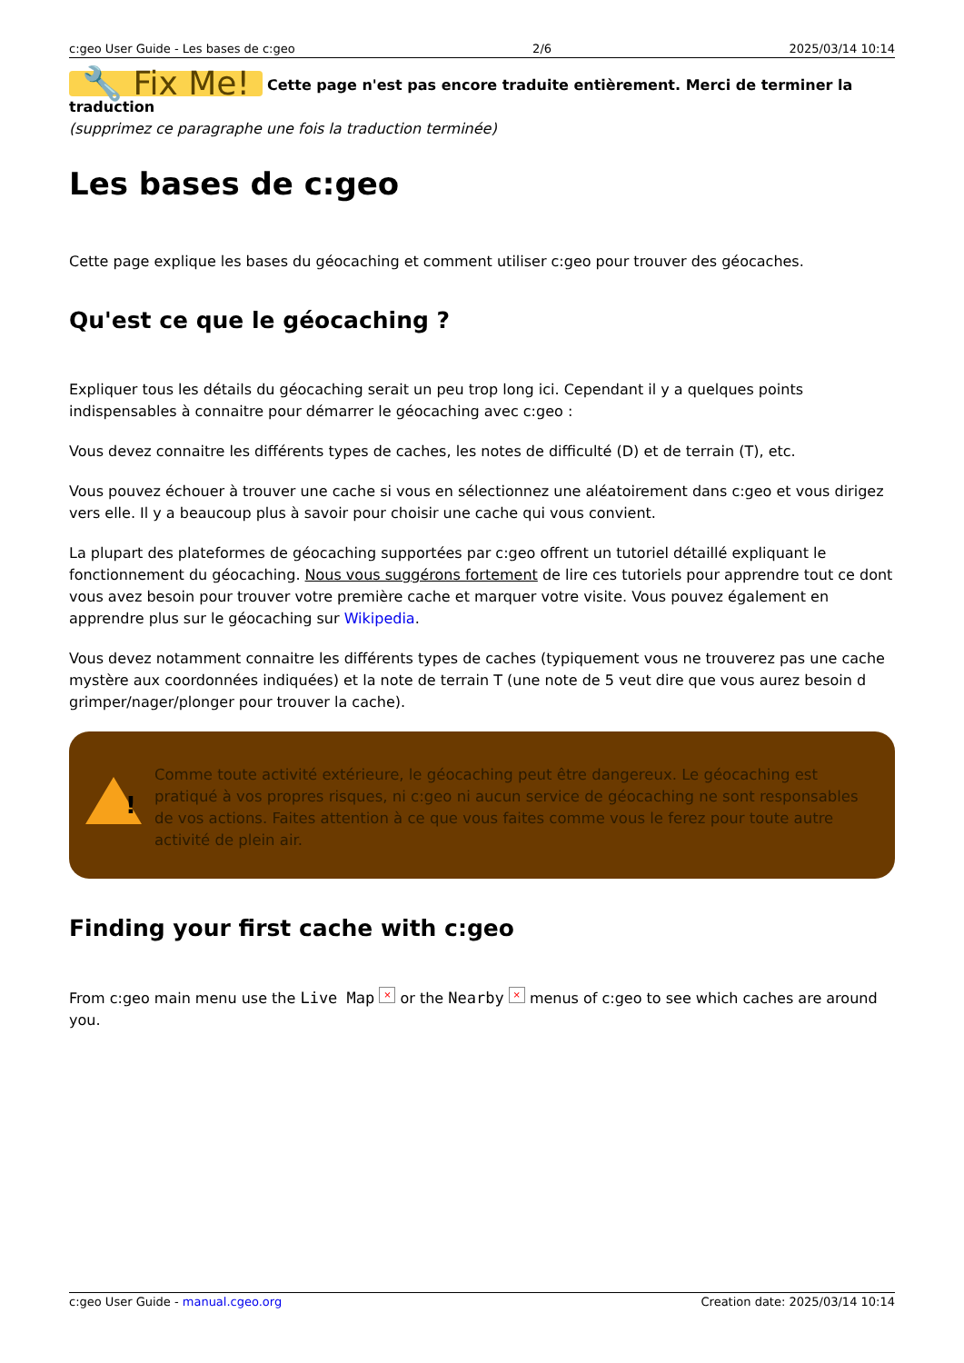c:geo User Guide - Les bases de c:geo 2/6 2025/03/14 10:14
🔧 Fix Me! Cette page n'est pas encore traduite entièrement. Merci de terminer la traduction
(supprimez ce paragraphe une fois la traduction terminée)
Les bases de c:geo
Cette page explique les bases du géocaching et comment utiliser c:geo pour trouver des géocaches.
Qu'est ce que le géocaching ?
Expliquer tous les détails du géocaching serait un peu trop long ici. Cependant il y a quelques points indispensables à connaitre pour démarrer le géocaching avec c:geo :
Vous devez connaitre les différents types de caches, les notes de difficulté (D) et de terrain (T), etc.
Vous pouvez échouer à trouver une cache si vous en sélectionnez une aléatoirement dans c:geo et vous dirigez vers elle. Il y a beaucoup plus à savoir pour choisir une cache qui vous convient.
La plupart des plateformes de géocaching supportées par c:geo offrent un tutoriel détaillé expliquant le fonctionnement du géocaching. Nous vous suggérons fortement de lire ces tutoriels pour apprendre tout ce dont vous avez besoin pour trouver votre première cache et marquer votre visite. Vous pouvez également en apprendre plus sur le géocaching sur Wikipedia.
Vous devez notamment connaitre les différents types de caches (typiquement vous ne trouverez pas une cache mystère aux coordonnées indiquées) et la note de terrain T (une note de 5 veut dire que vous aurez besoin d grimper/nager/plonger pour trouver la cache).
!
Comme toute activité extérieure, le géocaching peut être dangereux. Le géocaching est pratiqué à vos propres risques, ni c:geo ni aucun service de géocaching ne sont responsables de vos actions. Faites attention à ce que vous faites comme vous le ferez pour toute autre activité de plein air.
Finding your first cache with c:geo
From c:geo main menu use the Live Map × or the Nearby × menus of c:geo to see which caches are around you.
c:geo User Guide - manual.cgeo.org Creation date: 2025/03/14 10:14